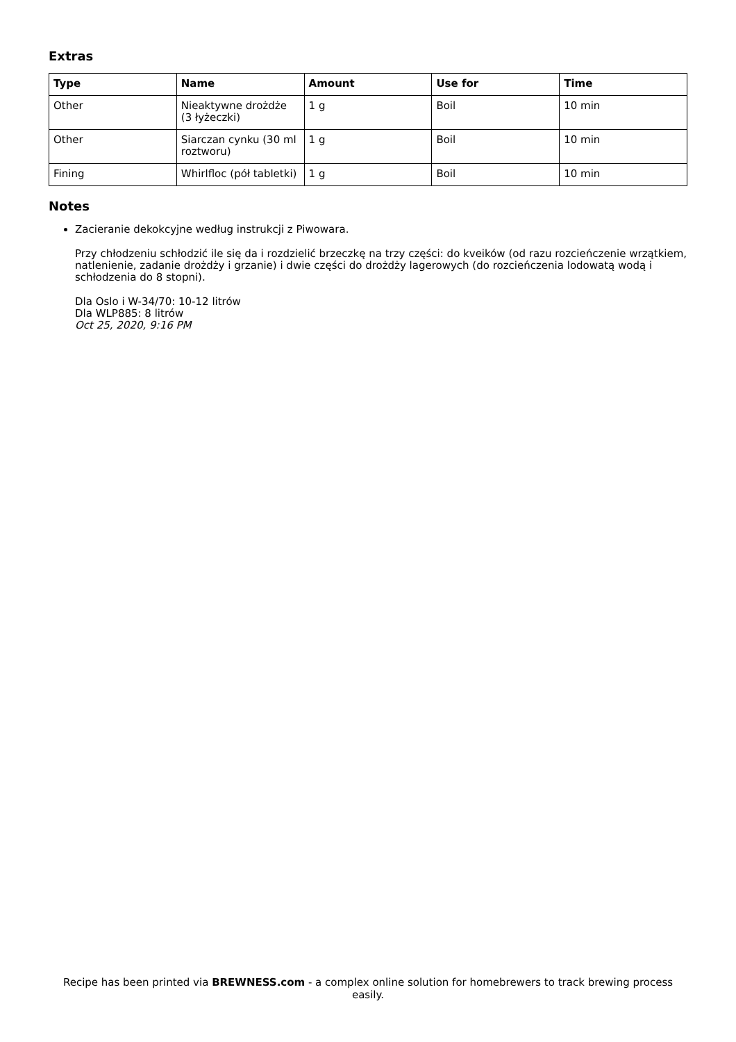Extras
| Type | Name | Amount | Use for | Time |
| --- | --- | --- | --- | --- |
| Other | Nieaktywne drożdże (3 łyżeczki) | 1 g | Boil | 10 min |
| Other | Siarczan cynku (30 ml roztworu) | 1 g | Boil | 10 min |
| Fining | Whirlfloc (pół tabletki) | 1 g | Boil | 10 min |
Notes
Zacieranie dekokcyjne według instrukcji z Piwowara.
Przy chłodzeniu schłodzić ile się da i rozdzielić brzeczkę na trzy części: do kveików (od razu rozcieńczenie wrzątkiem, natlenienie, zadanie drożdży i grzanie) i dwie części do drożdży lagerowych (do rozcieńczenia lodowatą wodą i schłodzenia do 8 stopni).
Dla Oslo i W-34/70: 10-12 litrów
Dla WLP885: 8 litrów
Oct 25, 2020, 9:16 PM
Recipe has been printed via BREWNESS.com - a complex online solution for homebrewers to track brewing process easily.